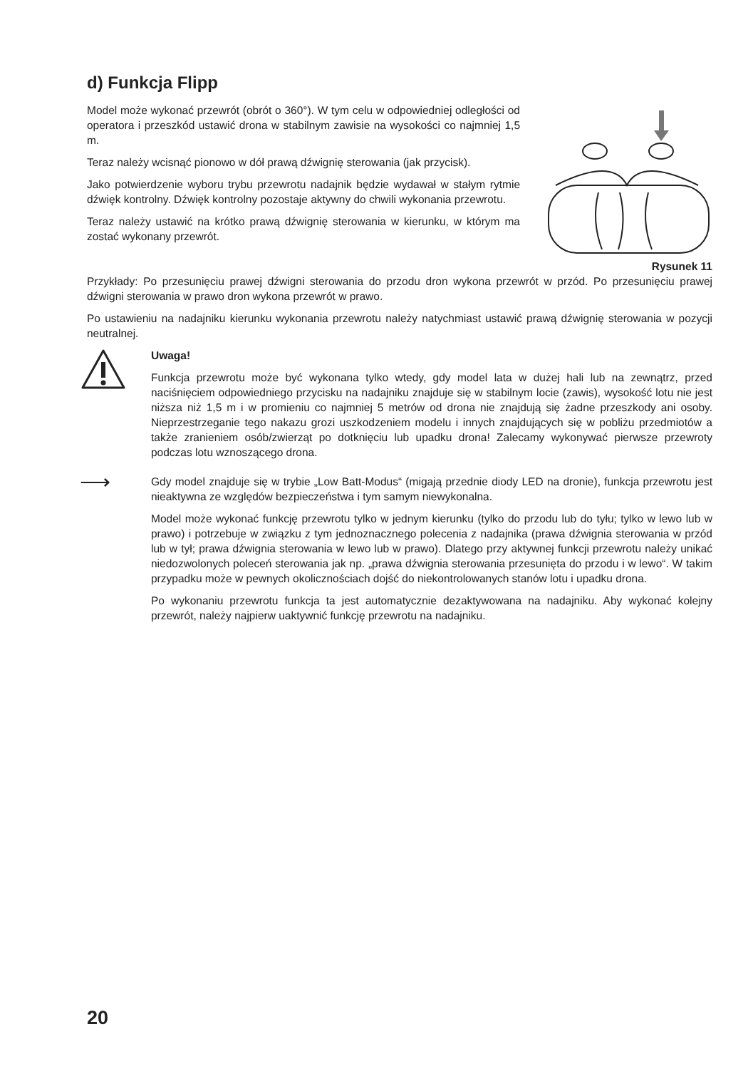d) Funkcja Flipp
Model może wykonać przewrót (obrót o 360°). W tym celu w odpowiedniej odległości od operatora i przeszkód ustawić drona w stabilnym zawisie na wysokości co najmniej 1,5 m.
Teraz należy wcisnąć pionowo w dół prawą dźwignię sterowania (jak przycisk).
Jako potwierdzenie wyboru trybu przewrotu nadajnik będzie wydawał w stałym rytmie dźwięk kontrolny. Dźwięk kontrolny pozostaje aktywny do chwili wykonania przewrotu.
Teraz należy ustawić na krótko prawą dźwignię sterowania w kierunku, w którym ma zostać wykonany przewrót.
Rysunek 11
Przykłady: Po przesunięciu prawej dźwigni sterowania do przodu dron wykona przewrót w przód. Po przesunięciu prawej dźwigni sterowania w prawo dron wykona przewrót w prawo.
Po ustawieniu na nadajniku kierunku wykonania przewrotu należy natychmiast ustawić prawą dźwignię sterowania w pozycji neutralnej.
Uwaga!
Funkcja przewrotu może być wykonana tylko wtedy, gdy model lata w dużej hali lub na zewnątrz, przed naciśnięciem odpowiedniego przycisku na nadajniku znajduje się w stabilnym locie (zawis), wysokość lotu nie jest niższa niż 1,5 m i w promieniu co najmniej 5 metrów od drona nie znajdują się żadne przeszkody ani osoby. Nieprzestrzeganie tego nakazu grozi uszkodzeniem modelu i innych znajdujących się w pobliżu przedmiotów a także zranieniem osób/zwierząt po dotknięciu lub upadku drona! Zalecamy wykonywać pierwsze przewroty podczas lotu wznoszącego drona.
⟶
Gdy model znajduje się w trybie „Low Batt-Modus“ (migają przednie diody LED na dronie), funkcja przewrotu jest nieaktywna ze względów bezpieczeństwa i tym samym niewykonalna.
Model może wykonać funkcję przewrotu tylko w jednym kierunku (tylko do przodu lub do tyłu; tylko w lewo lub w prawo) i potrzebuje w związku z tym jednoznacznego polecenia z nadajnika (prawa dźwignia sterowania w przód lub w tył; prawa dźwignia sterowania w lewo lub w prawo). Dlatego przy aktywnej funkcji przewrotu należy unikać niedozwolonych poleceń sterowania jak np. „prawa dźwignia sterowania przesunięta do przodu i w lewo“. W takim przypadku może w pewnych okolicznościach dojść do niekontrolowanych stanów lotu i upadku drona.
Po wykonaniu przewrotu funkcja ta jest automatycznie dezaktywowana na nadajniku. Aby wykonać kolejny przewrót, należy najpierw uaktywnić funkcję przewrotu na nadajniku.
20